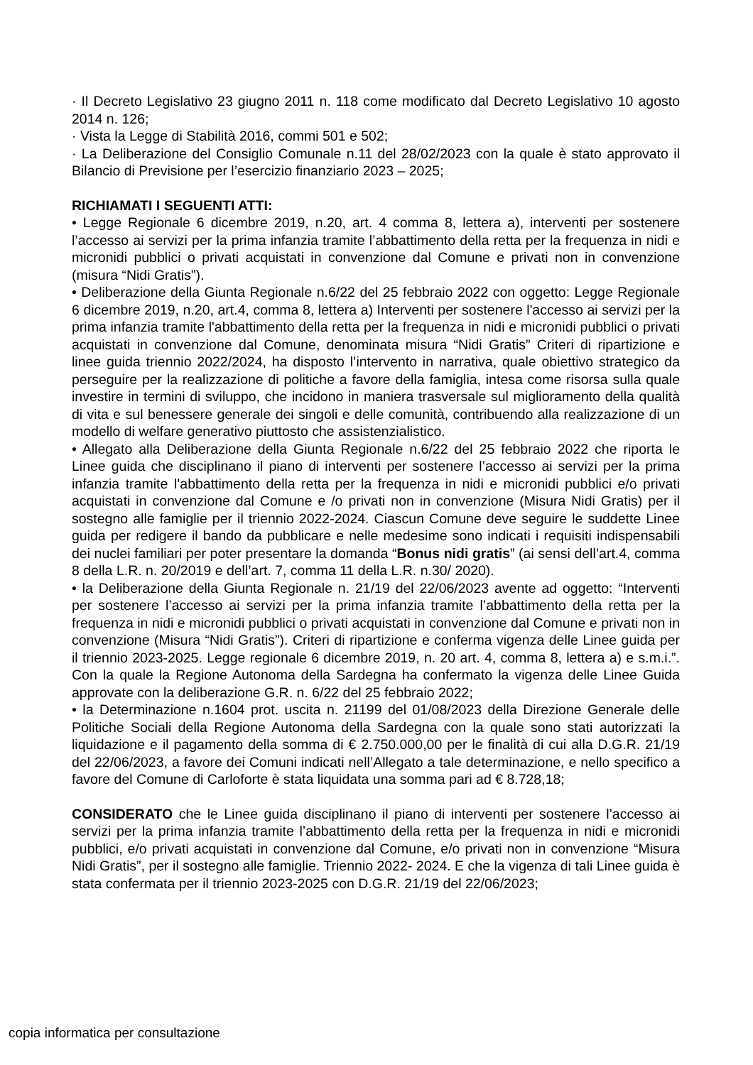· Il Decreto Legislativo 23 giugno 2011 n. 118 come modificato dal Decreto Legislativo 10 agosto 2014 n. 126;
· Vista la Legge di Stabilità 2016, commi 501 e 502;
· La Deliberazione del Consiglio Comunale n.11 del 28/02/2023 con la quale è stato approvato il Bilancio di Previsione per l’esercizio finanziario 2023 – 2025;
RICHIAMATI I SEGUENTI ATTI:
• Legge Regionale 6 dicembre 2019, n.20, art. 4 comma 8, lettera a), interventi per sostenere l’accesso ai servizi per la prima infanzia tramite l’abbattimento della retta per la frequenza in nidi e micronidi pubblici o privati acquistati in convenzione dal Comune e privati non in convenzione (misura “Nidi Gratis”).
• Deliberazione della Giunta Regionale n.6/22 del 25 febbraio 2022 con oggetto: Legge Regionale 6 dicembre 2019, n.20, art.4, comma 8, lettera a) Interventi per sostenere l'accesso ai servizi per la prima infanzia tramite l'abbattimento della retta per la frequenza in nidi e micronidi pubblici o privati acquistati in convenzione dal Comune, denominata misura “Nidi Gratis” Criteri di ripartizione e linee guida triennio 2022/2024, ha disposto l’intervento in narrativa, quale obiettivo strategico da perseguire per la realizzazione di politiche a favore della famiglia, intesa come risorsa sulla quale investire in termini di sviluppo, che incidono in maniera trasversale sul miglioramento della qualità di vita e sul benessere generale dei singoli e delle comunità, contribuendo alla realizzazione di un modello di welfare generativo piuttosto che assistenzialistico.
• Allegato alla Deliberazione della Giunta Regionale n.6/22 del 25 febbraio 2022 che riporta le Linee guida che disciplinano il piano di interventi per sostenere l’accesso ai servizi per la prima infanzia tramite l’abbattimento della retta per la frequenza in nidi e micronidi pubblici e/o privati acquistati in convenzione dal Comune e /o privati non in convenzione (Misura Nidi Gratis) per il sostegno alle famiglie per il triennio 2022-2024. Ciascun Comune deve seguire le suddette Linee guida per redigere il bando da pubblicare e nelle medesime sono indicati i requisiti indispensabili dei nuclei familiari per poter presentare la domanda “Bonus nidi gratis” (ai sensi dell’art.4, comma 8 della L.R. n. 20/2019 e dell’art. 7, comma 11 della L.R. n.30/ 2020).
• la Deliberazione della Giunta Regionale n. 21/19 del 22/06/2023 avente ad oggetto: “Interventi per sostenere l’accesso ai servizi per la prima infanzia tramite l’abbattimento della retta per la frequenza in nidi e micronidi pubblici o privati acquistati in convenzione dal Comune e privati non in convenzione (Misura “Nidi Gratis”). Criteri di ripartizione e conferma vigenza delle Linee guida per il triennio 2023-2025. Legge regionale 6 dicembre 2019, n. 20 art. 4, comma 8, lettera a) e s.m.i.”. Con la quale la Regione Autonoma della Sardegna ha confermato la vigenza delle Linee Guida approvate con la deliberazione G.R. n. 6/22 del 25 febbraio 2022;
• la Determinazione n.1604 prot. uscita n. 21199 del 01/08/2023 della Direzione Generale delle Politiche Sociali della Regione Autonoma della Sardegna con la quale sono stati autorizzati la liquidazione e il pagamento della somma di € 2.750.000,00 per le finalità di cui alla D.G.R. 21/19 del 22/06/2023, a favore dei Comuni indicati nell’Allegato a tale determinazione, e nello specifico a favore del Comune di Carloforte è stata liquidata una somma pari ad € 8.728,18;
CONSIDERATO che le Linee guida disciplinano il piano di interventi per sostenere l’accesso ai servizi per la prima infanzia tramite l’abbattimento della retta per la frequenza in nidi e micronidi pubblici, e/o privati acquistati in convenzione dal Comune, e/o privati non in convenzione “Misura Nidi Gratis”, per il sostegno alle famiglie. Triennio 2022- 2024. E che la vigenza di tali Linee guida è stata confermata per il triennio 2023-2025 con D.G.R. 21/19 del 22/06/2023;
copia informatica per consultazione